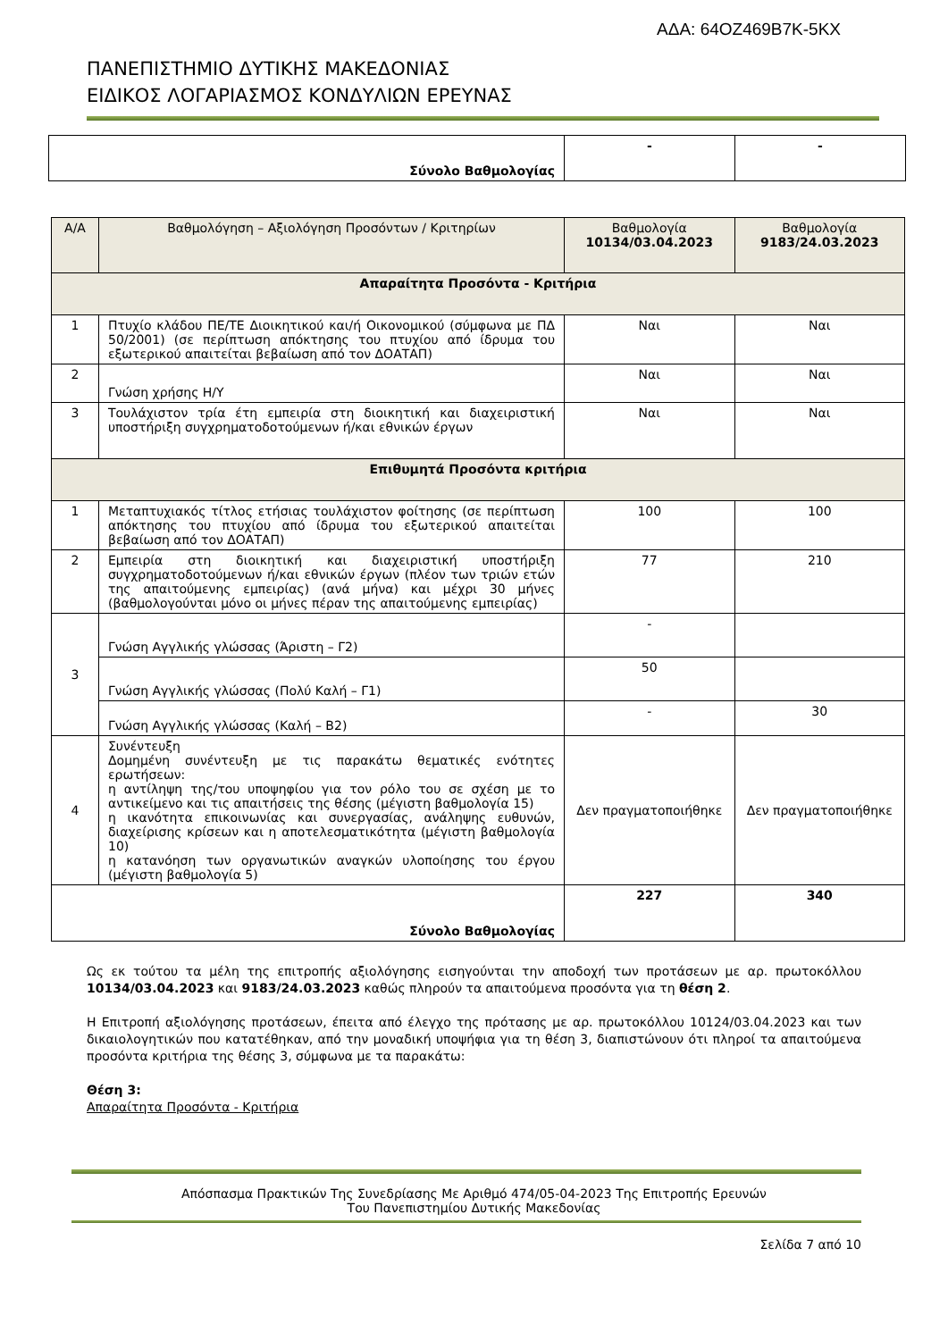ΑΔΑ: 64ΟΖ469Β7Κ-5ΚΧ
ΠΑΝΕΠΙΣΤΗΜΙΟ ΔΥΤΙΚΗΣ ΜΑΚΕΔΟΝΙΑΣ
ΕΙΔΙΚΟΣ ΛΟΓΑΡΙΑΣΜΟΣ ΚΟΝΔΥΛΙΩΝ ΕΡΕΥΝΑΣ
| Σύνολο Βαθμολογίας | - | - |
| Α/Α | Βαθμολόγηση – Αξιολόγηση Προσόντων / Κριτηρίων | Βαθμολογία 10134/03.04.2023 | Βαθμολογία 9183/24.03.2023 |
| Απαραίτητα Προσόντα - Κριτήρια | | | |
| 1 | Πτυχίο κλάδου ΠΕ/ΤΕ Διοικητικού και/ή Οικονομικού (σύμφωνα με ΠΔ 50/2001) (σε περίπτωση απόκτησης του πτυχίου από ίδρυμα του εξωτερικού απαιτείται βεβαίωση από τον ΔΟΑΤΑΠ) | Ναι | Ναι |
| 2 | Γνώση χρήσης Η/Υ | Ναι | Ναι |
| 3 | Τουλάχιστον τρία έτη εμπειρία στη διοικητική και διαχειριστική υποστήριξη συγχρηματοδοτούμενων ή/και εθνικών έργων | Ναι | Ναι |
| Επιθυμητά Προσόντα κριτήρια | | | |
| 1 | Μεταπτυχιακός τίτλος ετήσιας τουλάχιστον φοίτησης (σε περίπτωση απόκτησης του πτυχίου από ίδρυμα του εξωτερικού απαιτείται βεβαίωση από τον ΔΟΑΤΑΠ) | 100 | 100 |
| 2 | Εμπειρία στη διοικητική και διαχειριστική υποστήριξη συγχρηματοδοτούμενων ή/και εθνικών έργων (πλέον των τριών ετών της απαιτούμενης εμπειρίας) (ανά μήνα) και μέχρι 30 μήνες (βαθμολογούνται μόνο οι μήνες πέραν της απαιτούμενης εμπειρίας) | 77 | 210 |
| 3 | Γνώση Αγγλικής γλώσσας (Άριστη – Γ2) | - | |
| | Γνώση Αγγλικής γλώσσας (Πολύ Καλή – Γ1) | 50 | |
| | Γνώση Αγγλικής γλώσσας (Καλή – Β2) | - | 30 |
| 4 | Συνέντευξη Δομημένη συνέντευξη με τις παρακάτω θεματικές ενότητες ερωτήσεων: η αντίληψη της/του υποψηφίου για τον ρόλο του σε σχέση με το αντικείμενο και τις απαιτήσεις της θέσης (μέγιστη βαθμολογία 15) η ικανότητα επικοινωνίας και συνεργασίας, ανάληψης ευθυνών, διαχείρισης κρίσεων και η αποτελεσματικότητα (μέγιστη βαθμολογία 10) η κατανόηση των οργανωτικών αναγκών υλοποίησης του έργου (μέγιστη βαθμολογία 5) | Δεν πραγματοποιήθηκε | Δεν πραγματοποιήθηκε |
| Σύνολο Βαθμολογίας | | 227 | 340 |
Ως εκ τούτου τα μέλη της επιτροπής αξιολόγησης εισηγούνται την αποδοχή των προτάσεων με αρ. πρωτοκόλλου 10134/03.04.2023 και 9183/24.03.2023 καθώς πληρούν τα απαιτούμενα προσόντα για τη θέση 2.
Η Επιτροπή αξιολόγησης προτάσεων, έπειτα από έλεγχο της πρότασης με αρ. πρωτοκόλλου 10124/03.04.2023 και των δικαιολογητικών που κατατέθηκαν, από την μοναδική υποψήφια για τη θέση 3, διαπιστώνουν ότι πληροί τα απαιτούμενα προσόντα κριτήρια της θέσης 3, σύμφωνα με τα παρακάτω:
Θέση 3:
Απαραίτητα Προσόντα - Κριτήρια
Απόσπασμα Πρακτικών Της Συνεδρίασης Με Αριθμό 474/05-04-2023 Της Επιτροπής Ερευνών
Του Πανεπιστημίου Δυτικής Μακεδονίας
Σελίδα 7 από 10